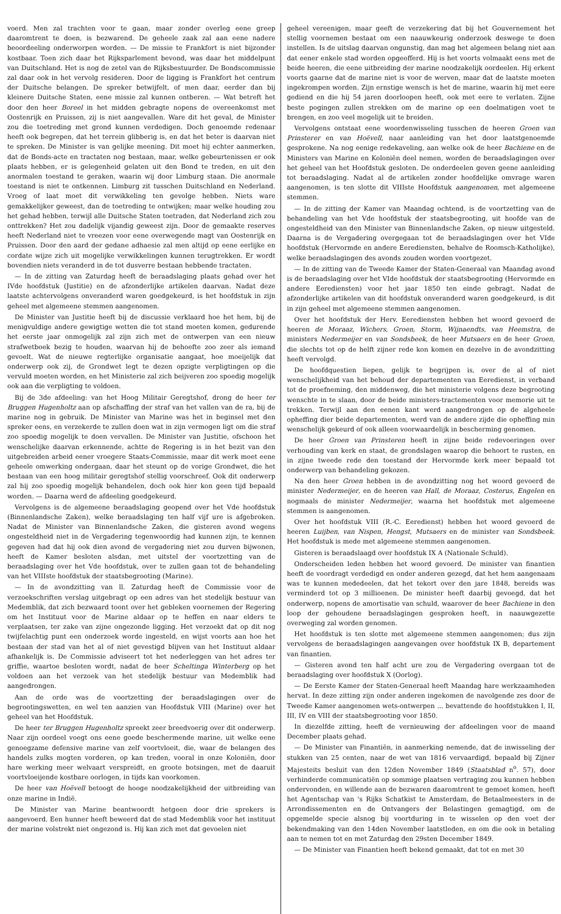voerd. Men zal trachten voor te gaan, maar zonder overleg eene greep daaromtrent te doen, is bezwarend. De geheele zaak zal aan eene nadere beoordeeling onderworpen worden. — De missie te Frankfort is niet bijzonder kostbaar. Toen zich daar het Rijksparlement bevond, was daar het middelpunt van Duitschland. Het is nog de zetel van de Rijksbestuurder. De Bondscommissie zal daar ook in het vervolg resideren. Door de ligging is Frankfort het centrum der Duitsche belangen. De spreker betwijfelt, of men daar, eerder dan bij kleinere Duitsche Staten, eene missie zal kunnen ontberen. — Wat betreft het door den heer Boreel in het midden gebragte nopens de overeenkomst met Oostenrijk en Pruissen, zij is niet aangevallen. Ware dit het geval, de Minister zou die toetreding met grond kunnen verdedigen. Doch genoemde redenaar heeft ook begrepen, dat het terrein glibberig is, en dat het beter is daarvan niet te spreken. De Minister is van gelijke meening. Dit moet hij echter aanmerken, dat de Bonds-acte en tractaten nog bestaan, maar, welke gebeurtenissen er ook plaats hebben, er is gelegenheid gelaten uit den Bond te treden, en uit den anormalen toestand te geraken, waarin wij door Limburg staan. Die anormale toestand is niet te ontkennen. Limburg zit tusschen Duitschland en Nederland. Vroeg of laat moet dit verwikkeling ten gevolge hebben. Niets ware gemakkelijker geweest, dan de toetreding te ontwijken; maar welke houding zou het gehad hebben, terwijl alle Duitsche Staten toetraden, dat Nederland zich zou onttrekken? Het zou dadelijk vijandig geweest zijn. Door de gemaakte reserves heeft Nederland niet te vreezen voor eene overwegende magt van Oostenrijk en Pruissen. Door den aard der gedane adhaesie zal men altijd op eene eerlijke en cordate wijze zich uit mogelijke verwikkelingen kunnen terugtrekken. Er wordt bovendien niets veranderd in de tot dusverre bestaan hebbende tractaten.
— In de zitting van Zaturdag heeft de beraadslaging plaats gehad over het IVde hoofdstuk (Justitie) en de afzonderlijke artikelen daarvan. Nadat deze laatste achtervolgens onveranderd waren goedgekeurd, is het hoofdstuk in zijn geheel met algemeene stemmen aangenomen.
De Minister van Justitie heeft bij de discussie verklaard hoe het hem, bij de menigvuldige andere gewigtige wetten die tot stand moeten komen, gedurende het eerste jaar onmogelijk zal zijn zich met de ontwerpen van een nieuw strafwetboek bezig te houden, waarvan hij de behoefte zoo zeer als iemand gevoelt. Wat de nieuwe regterlijke organisatie aangaat, hoe moeijelijk dat onderwerp ook zij, de Grondwet legt te dezen opzigte verpligtingen op die vervuld moeten worden, en het Ministerie zal zich beijveren zoo spoedig mogelijk ook aan die verpligting te voldoen.
Bij de 3de afdeeling: van het Hoog Militair Geregtshof, drong de heer ter Bruggen Hugenholtz aan op afschaffing der straf van het vallen van de ra, bij de marine nog in gebruik. De Minister van Marine was het in beginsel met den spreker eens, en verzekerde te zullen doen wat in zijn vermogen ligt om die straf zoo spoedig mogelijk te doen vervallen. De Minister van Justitie, ofschoon het wenschelijke daarvan erkennende, achtte de Regering is in het bezit van den uitgebreiden arbeid eener vroegere Staats-Commissie, maar dit werk moet eene geheele omwerking ondergaan, daar het steunt op de vorige Grondwet, die het bestaan van een hoog militair geregtshof stellig voorschreef. Ook dit onderwerp zal hij zoo spoedig mogelijk behandelen, doch ook hier kon geen tijd bepaald worden. — Daarna werd de afdeeling goedgekeurd.
Vervolgens is de algemeene beraadslaging geopend over het Vde hoofdstuk (Binnenlandsche Zaken), welke beraadslaging ten half vijf ure is afgebroken. Nadat de Minister van Binnenlandsche Zaken, die gisteren avond wegens ongesteldheid niet in de Vergadering tegenwoordig had kunnen zijn, te kennen gegeven had dat hij ook dien avond de vergadering niet zou durven bijwonen, heeft de Kamer besloten alsdan, met uitstel der voortzetting van de beraadslaging over het Vde hoofdstuk, over te zullen gaan tot de behandeling van het VIIIste hoofdstuk der staatsbegrooting (Marine).
— In de avondzitting van ll. Zaturdag heeft de Commissie voor de verzoekschriften verslag uitgebragt op een adres van het stedelijk bestuur van Medemblik, dat zich bezwaard toont over het gebleken voornemen der Regering om het Instituut voor de Marine aldaar op te heffen en naar elders te verplaatsen, ter zake van zijne ongezonde ligging. Het verzoekt dat op dit nog twijfelachtig punt een onderzoek worde ingesteld, en wijst voorts aan hoe het bestaan der stad van het al of niet gevestigd blijven van het Instituut aldaar afhankelijk is. De Commissie adviseert tot het nederleggen van het adres ter griffie, waartoe besloten wordt, nadat de heer Scheltinga Winterberg op het voldoen aan het verzoek van het stedelijk bestuur van Medemblik had aangedrongen.
Aan de orde was de voortzetting der beraadslagingen over de begrootingswetten, en wel ten aanzien van Hoofdstuk VIII (Marine) over het geheel van het Hoofdstuk.
De heer ter Bruggen Hugenholtz spreekt zeer breedvoerig over dit onderwerp. Naar zijn oordeel voegt ons eene goede beschermende marine, uit welke eene genoegzame defensive marine van zelf voortvloeit, die, waar de belangen des handels zulks mogten vorderen, op kan treden, vooral in onze Koloniën, door hare werking meer welvaart verspreidt, en groote botsingen, met de daaruit voortvloeijende kostbare oorlogen, in tijds kan voorkomen.
De heer van Hoëvell betoogt de hooge noodzakelijkheid der uitbreiding van onze marine in Indië.
De Minister van Marine beantwoordt hetgeen door drie sprekers is aangevoerd. Een hunner heeft beweerd dat de stad Medemblik voor het instituut der marine volstrekt niet ongezond is. Hij kan zich met dat gevoelen niet
geheel vereenigen, maar geeft de verzekering dat bij het Gouvernement het stellig voornemen bestaat om een naauwkeurig onderzoek deswege te doen instellen. Is de uitslag daarvan ongunstig, dan mag het algemeen belang niet aan dat eener enkele stad worden opgeofferd. Hij is het voorts volmaakt eens met de beide heeren, die eene uitbreiding der marine noodzakelijk oordeelen. Hij erkent voorts gaarne dat de marine niet is voor de werven, maar dat de laatste moeten ingekrompen worden. Zijn ernstige wensch is het de marine, waarin hij met eere gediend en die hij 54 jaren doorloopen heeft, ook met eere te verlaten. Zijne beste pogingen zullen strekken om de marine op een doelmatigen voet te brengen, en zoo veel mogelijk uit te breiden.
Vervolgens ontstaat eene woordenwisseling tusschen de heeren Groen van Prinsterer en van Hoëvell, naar aanleiding van het door laatstgenoemde gesprokene. Na nog eenige redekaveling, aan welke ook de heer Bachiene en de Ministers van Marine en Koloniën deel nemen, worden de beraadslagingen over het geheel van het Hoofdstuk gesloten. De onderdeelen geven geene aanleiding tot beraadslaging. Nadat al de artikelen zonder hoofdelijke omvrage waren aangenomen, is ten slotte dit VIIIste Hoofdstuk aangenomen, met algemeene stemmen.
— In de zitting der Kamer van Maandag ochtend, is de voortzetting van de behandeling van het Vde hoofdstuk der staatsbegrooting, uit hoofde van de ongesteldheid van den Minister van Binnenlandsche Zaken, op nieuw uitgesteld. Daarna is de Vergadering overgegaan tot de beraadslagingen over het VIde hoofdstuk (Hervormde en andere Eerediensten, behalve de Roomsch-Katholijke), welke beraadslagingen des avonds zouden worden voortgezet.
— In de zitting van de Tweede Kamer der Staten-Generaal van Maandag avond is de beraadslaging over het VIde hoofdstuk der staatsbegrooting (Hervormde en andere Eerediensten) voor het jaar 1850 ten einde gebragt. Nadat de afzonderlijke artikelen van dit hoofdstuk onveranderd waren goedgekeurd, is dit in zijn geheel met algemeene stemmen aangenomen.
Over het hoofdstuk der Herv. Eerediensten hebben het woord gevoerd de heeren de Moraaz, Wichers, Groen, Storm, Wijnaendts, van Heemstra, de ministers Nedermeijer en van Sondsbeek, de heer Mutsaers en de heer Groen, die slechts tot op de helft zijner rede kon komen en dezelve in de avondzitting heeft vervolgd.
De hoofdquestien liepen, gelijk te begrijpen is, over de al of niet wenschelijkheid van het behoud der departementen van Eeredienst, in verband tot de proefneming, den middenweg, die het ministerie volgens deze begrooting wenschte in te slaan, door de beide ministers-tractementen voor memorie uit te trekken. Terwijl aan den eenen kant werd aangedrongen op de algeheele opheffing dier beide departementen, werd van de andere zijde die opheffing min wenschelijk gekeurd of ook alleen voorwaardelijk in bescherming genomen.
De heer Groen van Prinsteren heeft in zijne beide redevoeringen over verhouding van kerk en staat, de grondslagen waarop die behoort te rusten, en in zijne tweede rede den toestand der Hervormde kerk meer bepaald tot onderwerp van behandeling gekozen.
Na den heer Groen hebben in de avondzitting nog het woord gevoerd de minister Nedermeijer, en de heeren van Hall, de Moraaz, Costerus, Engelen en nogmaals de minister Nedermeijer, waarna het hoofdstuk met algemeene stemmen is aangenomen.
Over het hoofdstuk VIII (R.-C. Eeredienst) hebben het woord gevoerd de heeren Luijben, van Nispen, Hengst, Mutsaers en de minister van Sondsbeek. Het hoofdstuk is mede met algemeene stemmen aangenomen.
Gisteren is beraadslaagd over hoofdstuk IX A (Nationale Schuld).
Onderscheiden leden hebben het woord gevoerd. De minister van finantien heeft de voordragt verdedigd en onder anderen gezegd, dat het hem aangenaam was te kunnen mededeelen, dat het tekort over den jare 1848, bereids was verminderd tot op 3 millioenen. De minister heeft daarbij gevoegd, dat het onderwerp, nopens de amortisatie van schuld, waarover de heer Bachiene in den loop der gehoudene beraadslagingen gesproken heeft, in naauwgezette overweging zal worden genomen.
Het hoofdstuk is ten slotte met algemeene stemmen aangenomen; dus zijn vervolgens de beraadslagingen aangevangen over hoofdstuk IX B, departement van finantien.
— Gisteren avond ten half acht ure zou de Vergadering overgaan tot de beraadslaging over hoofdstuk X (Oorlog).
— De Eerste Kamer der Staten-Generaal heeft Maandag hare werkzaamheden hervat. In deze zitting zijn onder anderen ingekomen de navolgende zes door de Tweede Kamer aangenomen wets-ontwerpen ... bevattende de hoofdstukken I, II, III, IV en VIII der staatsbegrooting voor 1850.
In diezelfde zitting, heeft de vernieuwing der afdeelingen voor de maand December plaats gehad.
— De Minister van Finantiën, in aanmerking nemende, dat de inwisseling der stukken van 25 centen, naar de wet van 1816 vervaardigd, bepaald bij Zijner Majesteits besluit van den 12den November 1849 (Staatsblad n<sup>o</sup>. 57), door verhinderde communicatiën op sommige plaatsen vertraging zou kunnen hebben ondervonden, en willende aan de bezwaren daaromtrent te gemoet komen, heeft het Agentschap van 's Rijks Schatkist te Amsterdam, de Betaalmeesters in de Arrondissementen en de Ontvangers der Belastingen gemagtigd, om de opgemelde specie alsnog bij voortduring in te wisselen op den voet der bekendmaking van den 14den November laatstleden, en om die ook in betaling aan te nemen tot en met Zaturdag den 29sten December 1849.
— De Minister van Finantien heeft bekend gemaakt, dat tot en met 30